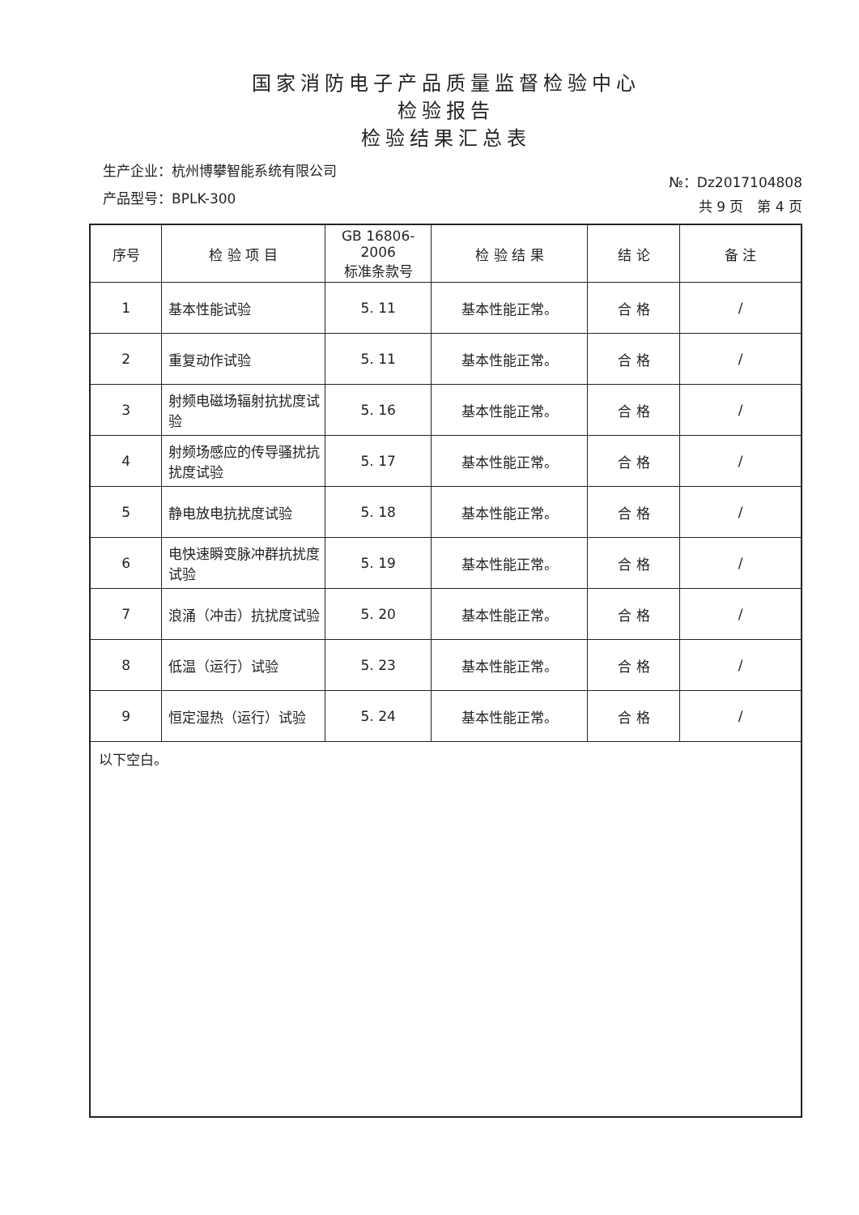国家消防电子产品质量监督检验中心
检验报告
检验结果汇总表
生产企业：杭州博攀智能系统有限公司
产品型号：BPLK-300
№：Dz2017104808
共 9 页　第 4 页
| 序号 | 检 验 项 目 | GB 16806-2006 标准条款号 | 检 验 结 果 | 结 论 | 备 注 |
| --- | --- | --- | --- | --- | --- |
| 1 | 基本性能试验 | 5. 11 | 基本性能正常。 | 合 格 | / |
| 2 | 重复动作试验 | 5. 11 | 基本性能正常。 | 合 格 | / |
| 3 | 射频电磁场辐射抗扰度试验 | 5. 16 | 基本性能正常。 | 合 格 | / |
| 4 | 射频场感应的传导骚扰抗扰度试验 | 5. 17 | 基本性能正常。 | 合 格 | / |
| 5 | 静电放电抗扰度试验 | 5. 18 | 基本性能正常。 | 合 格 | / |
| 6 | 电快速瞬变脉冲群抗扰度试验 | 5. 19 | 基本性能正常。 | 合 格 | / |
| 7 | 浪涌（冲击）抗扰度试验 | 5. 20 | 基本性能正常。 | 合 格 | / |
| 8 | 低温（运行）试验 | 5. 23 | 基本性能正常。 | 合 格 | / |
| 9 | 恒定湿热（运行）试验 | 5. 24 | 基本性能正常。 | 合 格 | / |
以下空白。